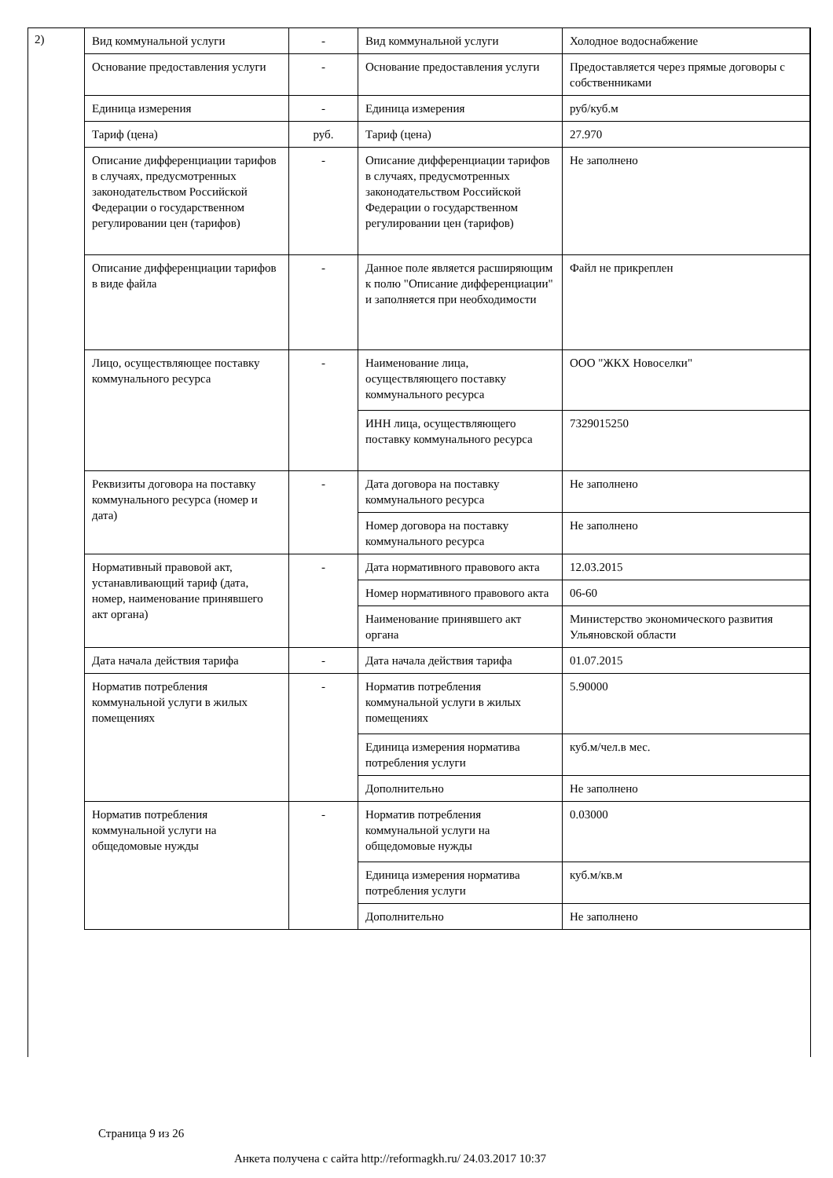2)
| Вид коммунальной услуги | - | Вид коммунальной услуги | Холодное водоснабжение |
| Основание предоставления услуги | - | Основание предоставления услуги | Предоставляется через прямые договоры с собственниками |
| Единица измерения | - | Единица измерения | руб/куб.м |
| Тариф (цена) | руб. | Тариф (цена) | 27.970 |
| Описание дифференциации тарифов в случаях, предусмотренных законодательством Российской Федерации о государственном регулировании цен (тарифов) | - | Описание дифференциации тарифов в случаях, предусмотренных законодательством Российской Федерации о государственном регулировании цен (тарифов) | Не заполнено |
| Описание дифференциации тарифов в виде файла | - | Данное поле является расширяющим к полю "Описание дифференциации" и заполняется при необходимости | Файл не прикреплен |
| Лицо, осуществляющее поставку коммунального ресурса | - | Наименование лица, осуществляющего поставку коммунального ресурса | ООО "ЖКХ Новоселки" |
| | | ИНН лица, осуществляющего поставку коммунального ресурса | 7329015250 |
| Реквизиты договора на поставку коммунального ресурса (номер и дата) | - | Дата договора на поставку коммунального ресурса | Не заполнено |
| | | Номер договора на поставку коммунального ресурса | Не заполнено |
| Нормативный правовой акт, устанавливающий тариф (дата, номер, наименование принявшего акт органа) | - | Дата нормативного правового акта | 12.03.2015 |
| | | Номер нормативного правового акта | 06-60 |
| | | Наименование принявшего акт органа | Министерство экономического развития Ульяновской области |
| Дата начала действия тарифа | - | Дата начала действия тарифа | 01.07.2015 |
| Норматив потребления коммунальной услуги в жилых помещениях | - | Норматив потребления коммунальной услуги в жилых помещениях | 5.90000 |
| | | Единица измерения норматива потребления услуги | куб.м/чел.в мес. |
| | | Дополнительно | Не заполнено |
| Норматив потребления коммунальной услуги на общедомовые нужды | - | Норматив потребления коммунальной услуги на общедомовые нужды | 0.03000 |
| | | Единица измерения норматива потребления услуги | куб.м/кв.м |
| | | Дополнительно | Не заполнено |
Страница 9 из 26
Анкета получена с сайта http://reformagkh.ru/ 24.03.2017 10:37